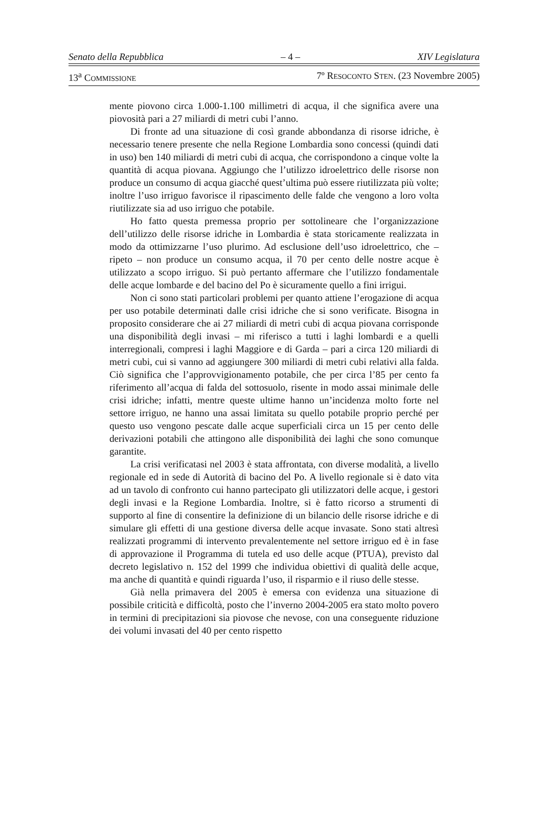Senato della Repubblica – 4 – XIV Legislatura
13<sup>a</sup> COMMISSIONE 7º RESOCONTO STEN. (23 Novembre 2005)
mente piovono circa 1.000-1.100 millimetri di acqua, il che significa avere una piovosità pari a 27 miliardi di metri cubi l’anno.
Di fronte ad una situazione di così grande abbondanza di risorse idriche, è necessario tenere presente che nella Regione Lombardia sono concessi (quindi dati in uso) ben 140 miliardi di metri cubi di acqua, che corrispondono a cinque volte la quantità di acqua piovana. Aggiungo che l’utilizzo idroelettrico delle risorse non produce un consumo di acqua giacché quest’ultima può essere riutilizzata più volte; inoltre l’uso irriguo favorisce il ripascimento delle falde che vengono a loro volta riutilizzate sia ad uso irriguo che potabile.
Ho fatto questa premessa proprio per sottolineare che l’organizzazione dell’utilizzo delle risorse idriche in Lombardia è stata storicamente realizzata in modo da ottimizzarne l’uso plurimo. Ad esclusione dell’uso idroelettrico, che – ripeto – non produce un consumo acqua, il 70 per cento delle nostre acque è utilizzato a scopo irriguo. Si può pertanto affermare che l’utilizzo fondamentale delle acque lombarde e del bacino del Po è sicuramente quello a fini irrigui.
Non ci sono stati particolari problemi per quanto attiene l’erogazione di acqua per uso potabile determinati dalle crisi idriche che si sono verificate. Bisogna in proposito considerare che ai 27 miliardi di metri cubi di acqua piovana corrisponde una disponibilità degli invasi – mi riferisco a tutti i laghi lombardi e a quelli interregionali, compresi i laghi Maggiore e di Garda – pari a circa 120 miliardi di metri cubi, cui si vanno ad aggiungere 300 miliardi di metri cubi relativi alla falda. Ciò significa che l’approvvigionamento potabile, che per circa l’85 per cento fa riferimento all’acqua di falda del sottosuolo, risente in modo assai minimale delle crisi idriche; infatti, mentre queste ultime hanno un’incidenza molto forte nel settore irriguo, ne hanno una assai limitata su quello potabile proprio perché per questo uso vengono pescate dalle acque superficiali circa un 15 per cento delle derivazioni potabili che attingono alle disponibilità dei laghi che sono comunque garantite.
La crisi verificatasi nel 2003 è stata affrontata, con diverse modalità, a livello regionale ed in sede di Autorità di bacino del Po. A livello regionale si è dato vita ad un tavolo di confronto cui hanno partecipato gli utilizzatori delle acque, i gestori degli invasi e la Regione Lombardia. Inoltre, si è fatto ricorso a strumenti di supporto al fine di consentire la definizione di un bilancio delle risorse idriche e di simulare gli effetti di una gestione diversa delle acque invasate. Sono stati altresì realizzati programmi di intervento prevalentemente nel settore irriguo ed è in fase di approvazione il Programma di tutela ed uso delle acque (PTUA), previsto dal decreto legislativo n. 152 del 1999 che individua obiettivi di qualità delle acque, ma anche di quantità e quindi riguarda l’uso, il risparmio e il riuso delle stesse.
Già nella primavera del 2005 è emersa con evidenza una situazione di possibile criticità e difficoltà, posto che l’inverno 2004-2005 era stato molto povero in termini di precipitazioni sia piovose che nevose, con una conseguente riduzione dei volumi invasati del 40 per cento rispetto